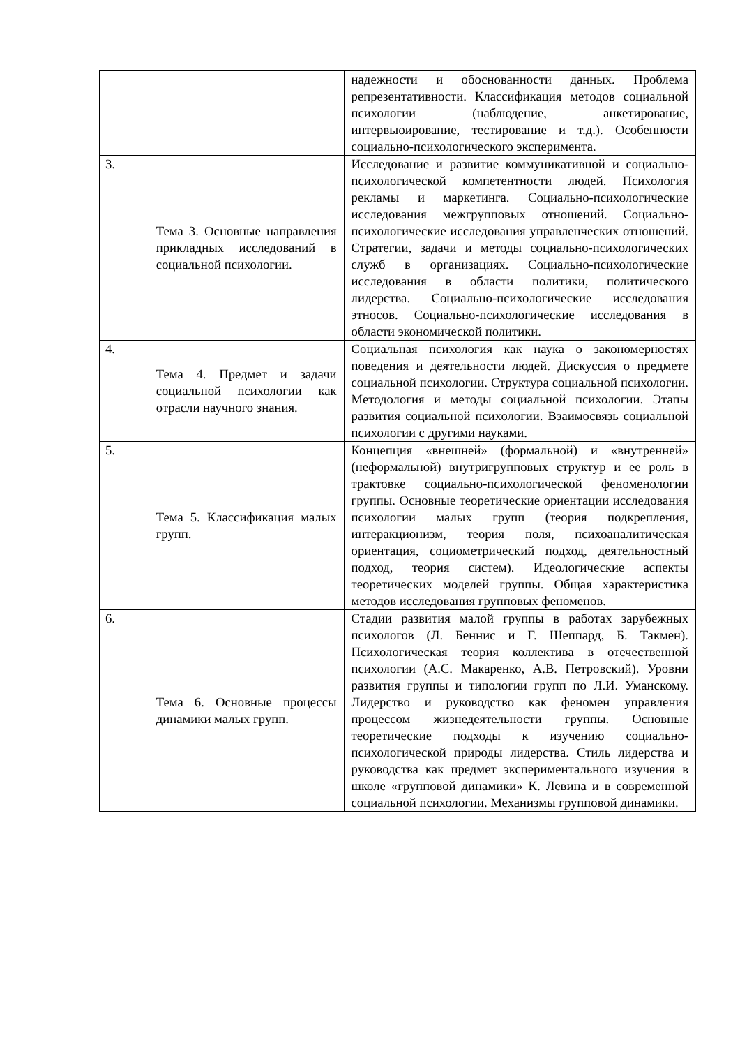| | | надежности и обоснованности данных. Проблема репрезентативности. Классификация методов социальной психологии (наблюдение, анкетирование, интервьюирование, тестирование и т.д.). Особенности социально-психологического эксперимента. |
| 3. | Тема 3. Основные направления прикладных исследований в социальной психологии. | Исследование и развитие коммуникативной и социально-психологической компетентности людей. Психология рекламы и маркетинга. Социально-психологические исследования межгрупповых отношений. Социально-психологические исследования управленческих отношений. Стратегии, задачи и методы социально-психологических служб в организациях. Социально-психологические исследования в области политики, политического лидерства. Социально-психологические исследования этносов. Социально-психологические исследования в области экономической политики. |
| 4. | Тема 4. Предмет и задачи социальной психологии как отрасли научного знания. | Социальная психология как наука о закономерностях поведения и деятельности людей. Дискуссия о предмете социальной психологии. Структура социальной психологии. Методология и методы социальной психологии. Этапы развития социальной психологии. Взаимосвязь социальной психологии с другими науками. |
| 5. | Тема 5. Классификация малых групп. | Концепция «внешней» (формальной) и «внутренней» (неформальной) внутригрупповых структур и ее роль в трактовке социально-психологической феноменологии группы. Основные теоретические ориентации исследования психологии малых групп (теория подкрепления, интеракционизм, теория поля, психоаналитическая ориентация, социометрический подход, деятельностный подход, теория систем). Идеологические аспекты теоретических моделей группы. Общая характеристика методов исследования групповых феноменов. |
| 6. | Тема 6. Основные процессы динамики малых групп. | Стадии развития малой группы в работах зарубежных психологов (Л. Беннис и Г. Шеппард, Б. Такмен). Психологическая теория коллектива в отечественной психологии (А.С. Макаренко, А.В. Петровский). Уровни развития группы и типологии групп по Л.И. Уманскому. Лидерство и руководство как феномен управления процессом жизнедеятельности группы. Основные теоретические подходы к изучению социально-психологической природы лидерства. Стиль лидерства и руководства как предмет экспериментального изучения в школе «групповой динамики» К. Левина и в современной социальной психологии. Механизмы групповой динамики. |